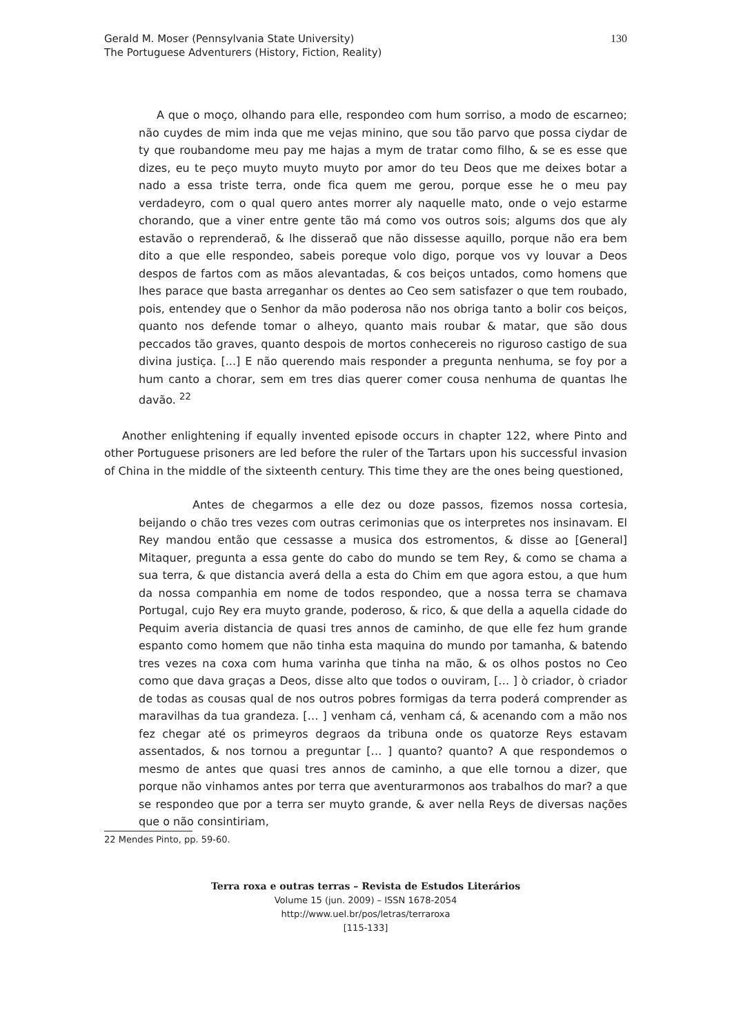Gerald M. Moser (Pennsylvania State University)
The Portuguese Adventurers (History, Fiction, Reality)
130
A que o moço, olhando para elle, respondeo com hum sorriso, a modo de escarneo; não cuydes de mim inda que me vejas minino, que sou tão parvo que possa ciydar de ty que roubandome meu pay me hajas a mym de tratar como filho, & se es esse que dizes, eu te peço muyto muyto muyto por amor do teu Deos que me deixes botar a nado a essa triste terra, onde fica quem me gerou, porque esse he o meu pay verdadeyro, com o qual quero antes morrer aly naquelle mato, onde o vejo estarme chorando, que a viner entre gente tão má como vos outros sois; algums dos que aly estavão o reprenderaõ, & lhe disseraõ que não dissesse aquillo, porque não era bem dito a que elle respondeo, sabeis poreque volo digo, porque vos vy louvar a Deos despos de fartos com as mãos alevantadas, & cos beiços untados, como homens que lhes parace que basta arreganhar os dentes ao Ceo sem satisfazer o que tem roubado, pois, entendey que o Senhor da mão poderosa não nos obriga tanto a bolir cos beiços, quanto nos defende tomar o alheyo, quanto mais roubar & matar, que são dous peccados tão graves, quanto despois de mortos conhecereis no riguroso castigo de sua divina justiça. [...] E não querendo mais responder a pregunta nenhuma, se foy por a hum canto a chorar, sem em tres dias querer comer cousa nenhuma de quantas lhe davão. <sup>22</sup>
Another enlightening if equally invented episode occurs in chapter 122, where Pinto and other Portuguese prisoners are led before the ruler of the Tartars upon his successful invasion of China in the middle of the sixteenth century. This time they are the ones being questioned,
Antes de chegarmos a elle dez ou doze passos, fizemos nossa cortesia, beijando o chão tres vezes com outras cerimonias que os interpretes nos insinavam. El Rey mandou então que cessasse a musica dos estromentos, & disse ao [General] Mitaquer, pregunta a essa gente do cabo do mundo se tem Rey, & como se chama a sua terra, & que distancia averá della a esta do Chim em que agora estou, a que hum da nossa companhia em nome de todos respondeo, que a nossa terra se chamava Portugal, cujo Rey era muyto grande, poderoso, & rico, & que della a aquella cidade do Pequim averia distancia de quasi tres annos de caminho, de que elle fez hum grande espanto como homem que não tinha esta maquina do mundo por tamanha, & batendo tres vezes na coxa com huma varinha que tinha na mão, & os olhos postos no Ceo como que dava graças a Deos, disse alto que todos o ouviram, [… ] ò criador, ò criador de todas as cousas qual de nos outros pobres formigas da terra poderá comprender as maravilhas da tua grandeza. [… ] venham cá, venham cá, & acenando com a mão nos fez chegar até os primeyros degraos da tribuna onde os quatorze Reys estavam assentados, & nos tornou a preguntar [… ] quanto? quanto? A que respondemos o mesmo de antes que quasi tres annos de caminho, a que elle tornou a dizer, que porque não vinhamos antes por terra que aventurarmonos aos trabalhos do mar? a que se respondeo que por a terra ser muyto grande, & aver nella Reys de diversas nações que o não consintiriam,
22 Mendes Pinto, pp. 59-60.
Terra roxa e outras terras – Revista de Estudos Literários
Volume 15 (jun. 2009) – ISSN 1678-2054
http://www.uel.br/pos/letras/terraroxa
[115-133]